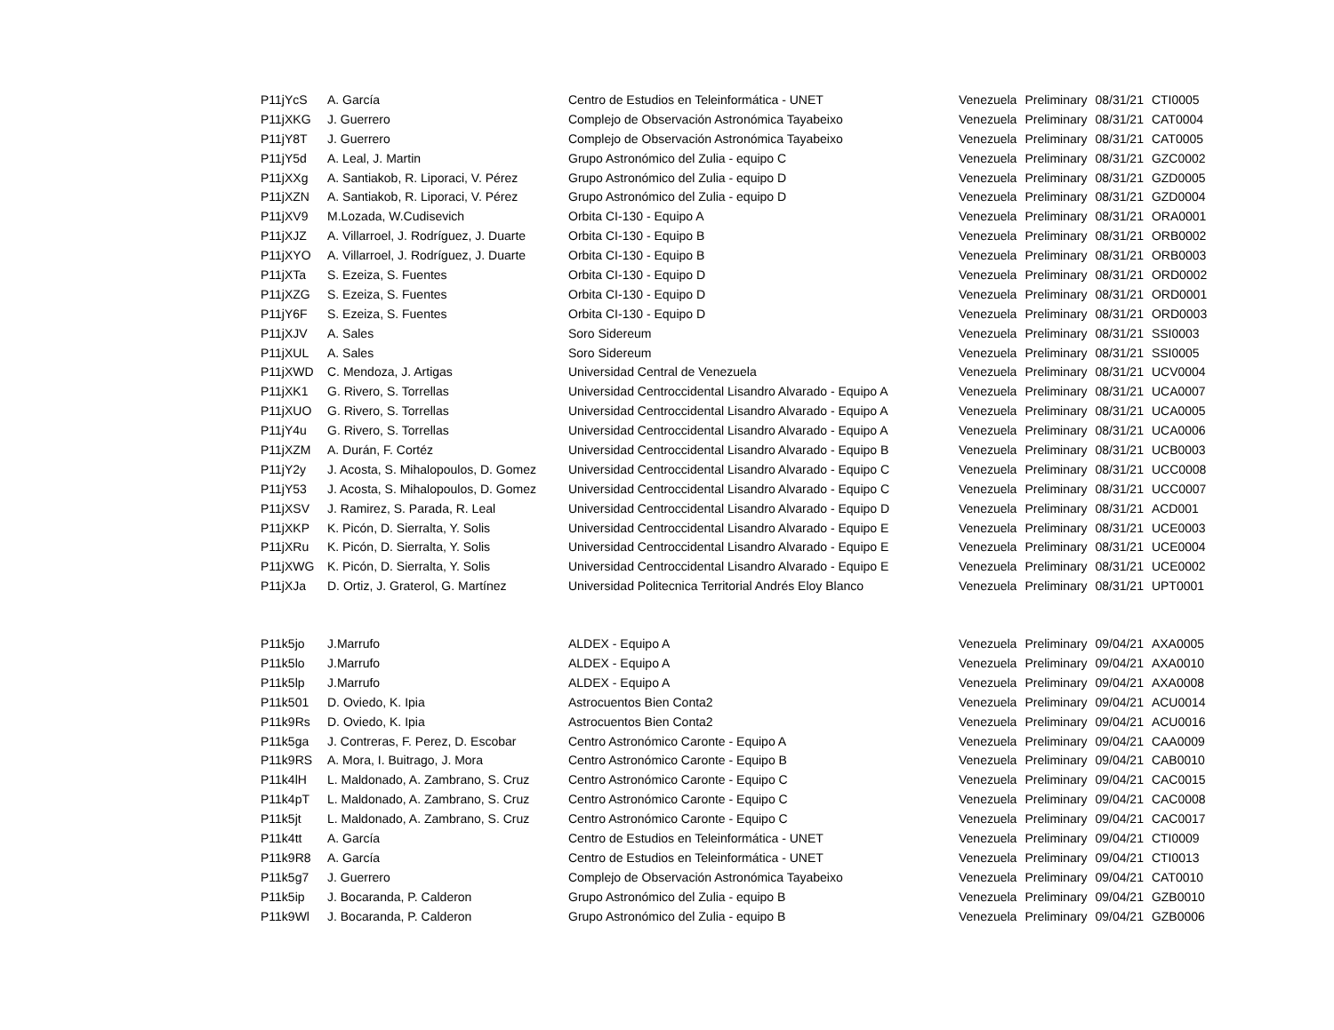| P11jYcS | A. García | Centro de Estudios en Teleinformática - UNET | Venezuela | Preliminary | 08/31/21 | CTI0005 |
| P11jXKG | J. Guerrero | Complejo de Observación Astronómica Tayabeixo | Venezuela | Preliminary | 08/31/21 | CAT0004 |
| P11jY8T | J. Guerrero | Complejo de Observación Astronómica Tayabeixo | Venezuela | Preliminary | 08/31/21 | CAT0005 |
| P11jY5d | A. Leal, J. Martin | Grupo Astronómico del Zulia - equipo C | Venezuela | Preliminary | 08/31/21 | GZC0002 |
| P11jXXg | A. Santiakob, R. Liporaci, V. Pérez | Grupo Astronómico del Zulia - equipo D | Venezuela | Preliminary | 08/31/21 | GZD0005 |
| P11jXZN | A. Santiakob, R. Liporaci, V. Pérez | Grupo Astronómico del Zulia - equipo D | Venezuela | Preliminary | 08/31/21 | GZD0004 |
| P11jXV9 | M.Lozada, W.Cudisevich | Orbita CI-130 - Equipo A | Venezuela | Preliminary | 08/31/21 | ORA0001 |
| P11jXJZ | A. Villarroel, J. Rodríguez, J. Duarte | Orbita CI-130 - Equipo B | Venezuela | Preliminary | 08/31/21 | ORB0002 |
| P11jXYO | A. Villarroel, J. Rodríguez, J. Duarte | Orbita CI-130 - Equipo B | Venezuela | Preliminary | 08/31/21 | ORB0003 |
| P11jXTa | S. Ezeiza, S. Fuentes | Orbita CI-130 - Equipo D | Venezuela | Preliminary | 08/31/21 | ORD0002 |
| P11jXZG | S. Ezeiza, S. Fuentes | Orbita CI-130 - Equipo D | Venezuela | Preliminary | 08/31/21 | ORD0001 |
| P11jY6F | S. Ezeiza, S. Fuentes | Orbita CI-130 - Equipo D | Venezuela | Preliminary | 08/31/21 | ORD0003 |
| P11jXJV | A. Sales | Soro Sidereum | Venezuela | Preliminary | 08/31/21 | SSI0003 |
| P11jXUL | A. Sales | Soro Sidereum | Venezuela | Preliminary | 08/31/21 | SSI0005 |
| P11jXWD | C. Mendoza, J. Artigas | Universidad Central de Venezuela | Venezuela | Preliminary | 08/31/21 | UCV0004 |
| P11jXK1 | G. Rivero, S. Torrellas | Universidad Centroccidental Lisandro Alvarado - Equipo A | Venezuela | Preliminary | 08/31/21 | UCA0007 |
| P11jXUO | G. Rivero, S. Torrellas | Universidad Centroccidental Lisandro Alvarado - Equipo A | Venezuela | Preliminary | 08/31/21 | UCA0005 |
| P11jY4u | G. Rivero, S. Torrellas | Universidad Centroccidental Lisandro Alvarado - Equipo A | Venezuela | Preliminary | 08/31/21 | UCA0006 |
| P11jXZM | A. Durán, F. Cortéz | Universidad Centroccidental Lisandro Alvarado - Equipo B | Venezuela | Preliminary | 08/31/21 | UCB0003 |
| P11jY2y | J. Acosta, S. Mihalopoulos, D. Gomez | Universidad Centroccidental Lisandro Alvarado - Equipo C | Venezuela | Preliminary | 08/31/21 | UCC0008 |
| P11jY53 | J. Acosta, S. Mihalopoulos, D. Gomez | Universidad Centroccidental Lisandro Alvarado - Equipo C | Venezuela | Preliminary | 08/31/21 | UCC0007 |
| P11jXSV | J. Ramirez, S. Parada, R. Leal | Universidad Centroccidental Lisandro Alvarado - Equipo D | Venezuela | Preliminary | 08/31/21 | ACD001 |
| P11jXKP | K. Picón, D. Sierralta, Y. Solis | Universidad Centroccidental Lisandro Alvarado - Equipo E | Venezuela | Preliminary | 08/31/21 | UCE0003 |
| P11jXRu | K. Picón, D. Sierralta, Y. Solis | Universidad Centroccidental Lisandro Alvarado - Equipo E | Venezuela | Preliminary | 08/31/21 | UCE0004 |
| P11jXWG | K. Picón, D. Sierralta, Y. Solis | Universidad Centroccidental Lisandro Alvarado - Equipo E | Venezuela | Preliminary | 08/31/21 | UCE0002 |
| P11jXJa | D. Ortiz, J. Graterol, G. Martínez | Universidad Politecnica Territorial Andrés Eloy Blanco | Venezuela | Preliminary | 08/31/21 | UPT0001 |
| P11k5jo | J.Marrufo | ALDEX - Equipo A | Venezuela | Preliminary | 09/04/21 | AXA0005 |
| P11k5lo | J.Marrufo | ALDEX - Equipo A | Venezuela | Preliminary | 09/04/21 | AXA0010 |
| P11k5lp | J.Marrufo | ALDEX - Equipo A | Venezuela | Preliminary | 09/04/21 | AXA0008 |
| P11k501 | D. Oviedo, K. Ipia | Astrocuentos Bien Conta2 | Venezuela | Preliminary | 09/04/21 | ACU0014 |
| P11k9Rs | D. Oviedo, K. Ipia | Astrocuentos Bien Conta2 | Venezuela | Preliminary | 09/04/21 | ACU0016 |
| P11k5ga | J. Contreras, F. Perez, D. Escobar | Centro Astronómico Caronte - Equipo A | Venezuela | Preliminary | 09/04/21 | CAA0009 |
| P11k9RS | A. Mora, I. Buitrago, J. Mora | Centro Astronómico Caronte - Equipo B | Venezuela | Preliminary | 09/04/21 | CAB0010 |
| P11k4lH | L. Maldonado, A. Zambrano, S. Cruz | Centro Astronómico Caronte - Equipo C | Venezuela | Preliminary | 09/04/21 | CAC0015 |
| P11k4pT | L. Maldonado, A. Zambrano, S. Cruz | Centro Astronómico Caronte - Equipo C | Venezuela | Preliminary | 09/04/21 | CAC0008 |
| P11k5jt | L. Maldonado, A. Zambrano, S. Cruz | Centro Astronómico Caronte - Equipo C | Venezuela | Preliminary | 09/04/21 | CAC0017 |
| P11k4tt | A. García | Centro de Estudios en Teleinformática - UNET | Venezuela | Preliminary | 09/04/21 | CTI0009 |
| P11k9R8 | A. García | Centro de Estudios en Teleinformática - UNET | Venezuela | Preliminary | 09/04/21 | CTI0013 |
| P11k5g7 | J. Guerrero | Complejo de Observación Astronómica Tayabeixo | Venezuela | Preliminary | 09/04/21 | CAT0010 |
| P11k5ip | J. Bocaranda, P. Calderon | Grupo Astronómico del Zulia - equipo B | Venezuela | Preliminary | 09/04/21 | GZB0010 |
| P11k9Wl | J. Bocaranda, P. Calderon | Grupo Astronómico del Zulia - equipo B | Venezuela | Preliminary | 09/04/21 | GZB0006 |